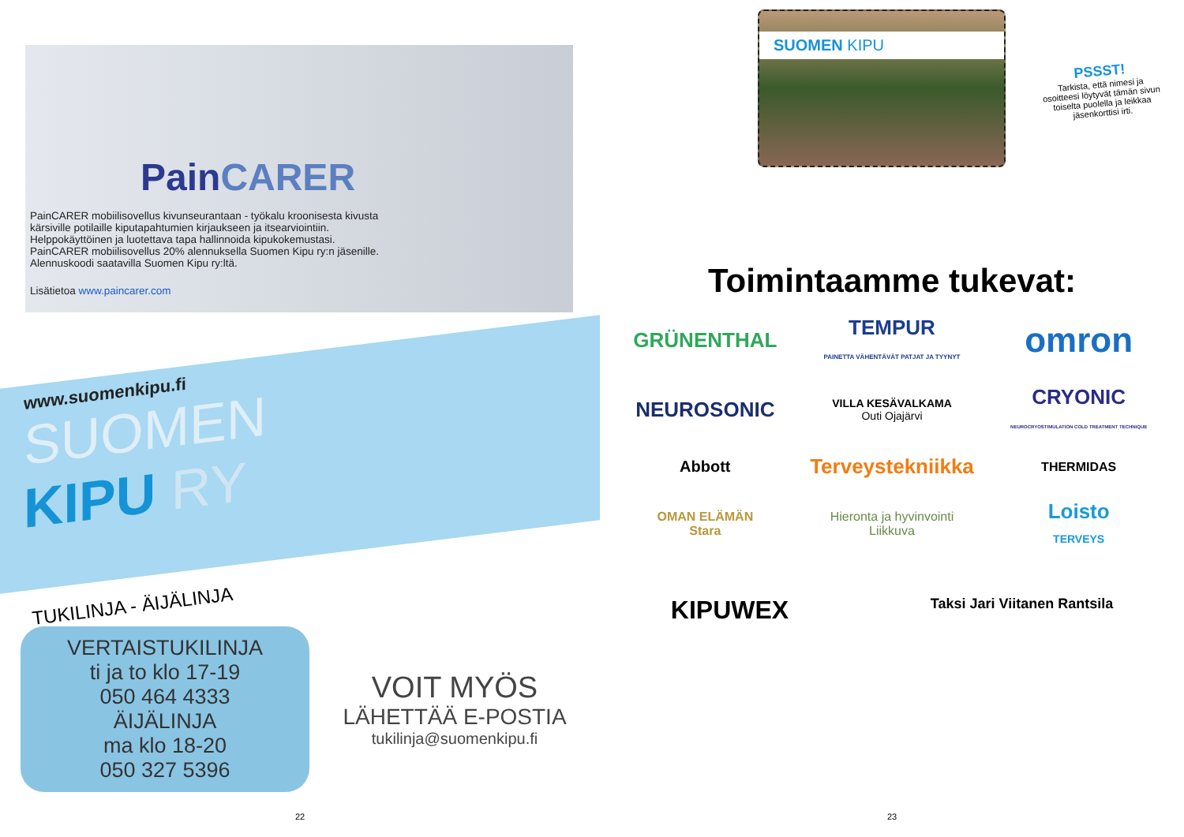PainCARER
PainCARER mobiilisovellus kivunseurantaan - työkalu kroonisesta kivusta kärsiville potilaille kiputapahtumien kirjaukseen ja itsearviointiin. Helppokäyttöinen ja luotettava tapa hallinnoida kipukokemustasi. PainCARER mobiilisovellus 20% alennuksella Suomen Kipu ry:n jäsenille. Alennuskoodi saatavilla Suomen Kipu ry:ltä.
Lisätietoa www.paincarer.com
www.suomenkipu.fi
SUOMEN
KIPU RY
TUKILINJA - ÄIJÄLINJA
VERTAISTUKILINJA
ti ja to klo 17-19
050 464 4333
ÄIJÄLINJA
ma klo 18-20
050 327 5396
VOIT MYÖS
LÄHETTÄÄ E-POSTIA
tukilinja@suomenkipu.fi
22
SUOMEN KIPU
PSSST!
Tarkista, että nimesi ja osoitteesi löytyvät tämän sivun toiselta puolella ja leikkaa jäsenkorttisi irti.
Toimintaamme tukevat:
GRÜNENTHAL
TEMPUR
PAINETTA VÄHENTÄVÄT PATJAT JA TYYNYT
omron
NEUROSONIC
VILLA KESÄVALKAMA
Outi Ojajärvi
CRYONIC
NEUROCRYOSTIMULATION COLD TREATMENT TECHNIQUE
Abbott
Terveystekniikka
THERMIDAS
OMAN ELÄMÄN
Stara
Hieronta ja hyvinvointi
Liikkuva
Loisto
TERVEYS
KIPUWEX Taksi Jari Viitanen Rantsila
23